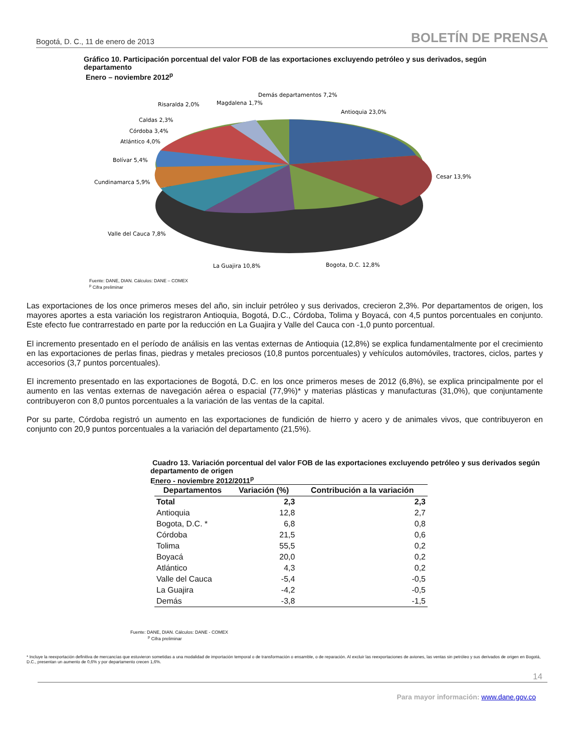Bogotá, D. C., 11 de enero de 2013 BOLETÍN DE PRENSA
Gráfico 10. Participación porcentual del valor FOB de las exportaciones excluyendo petróleo y sus derivados, según departamento
Enero – noviembre 2012<sup>p</sup>
Demás departamentos 7,2%
Antioquia 23,0%
Cesar 13,9%
Bogota, D.C. 12,8%
La Guajira 10,8%
Valle del Cauca 7,8%
Cundinamarca 5,9%
Bolívar 5,4%
Atlántico 4,0%
Córdoba 3,4%
Caldas 2,3%
Risaralda 2,0%
Magdalena 1,7%
Fuente: DANE, DIAN. Cálculos: DANE – COMEX
<sup>p</sup> Cifra preliminar
Las exportaciones de los once primeros meses del año, sin incluir petróleo y sus derivados, crecieron 2,3%. Por departamentos de origen, los mayores aportes a esta variación los registraron Antioquia, Bogotá, D.C., Córdoba, Tolima y Boyacá, con 4,5 puntos porcentuales en conjunto. Este efecto fue contrarrestado en parte por la reducción en La Guajira y Valle del Cauca con -1,0 punto porcentual.
El incremento presentado en el período de análisis en las ventas externas de Antioquia (12,8%) se explica fundamentalmente por el crecimiento en las exportaciones de perlas finas, piedras y metales preciosos (10,8 puntos porcentuales) y vehículos automóviles, tractores, ciclos, partes y accesorios (3,7 puntos porcentuales).
El incremento presentado en las exportaciones de Bogotá, D.C. en los once primeros meses de 2012 (6,8%), se explica principalmente por el aumento en las ventas externas de navegación aérea o espacial (77,9%)* y materias plásticas y manufacturas (31,0%), que conjuntamente contribuyeron con 8,0 puntos porcentuales a la variación de las ventas de la capital.
Por su parte, Córdoba registró un aumento en las exportaciones de fundición de hierro y acero y de animales vivos, que contribuyeron en conjunto con 20,9 puntos porcentuales a la variación del departamento (21,5%).
Cuadro 13. Variación porcentual del valor FOB de las exportaciones excluyendo petróleo y sus derivados según departamento de origen
Enero - noviembre 2012/2011<sup>p</sup>
| Departamentos | Variación (%) | Contribución a la variación |
| --- | --- | --- |
| Total | 2,3 | 2,3 |
| Antioquia | 12,8 | 2,7 |
| Bogota, D.C. * | 6,8 | 0,8 |
| Córdoba | 21,5 | 0,6 |
| Tolima | 55,5 | 0,2 |
| Boyacá | 20,0 | 0,2 |
| Atlántico | 4,3 | 0,2 |
| Valle del Cauca | -5,4 | -0,5 |
| La Guajira | -4,2 | -0,5 |
| Demás | -3,8 | -1,5 |
Fuente: DANE, DIAN. Cálculos: DANE - COMEX
<sup>p</sup> Cifra preliminar
* Incluye la reexportación definitiva de mercancías que estuvieron sometidas a una modalidad de importación temporal o de transformación o ensamble, o de reparación. Al excluir las reexportaciones de aviones, las ventas sin petróleo y sus derivados de origen en Bogotá, D.C., presentan un aumento de 0,6% y por departamento crecen 1,6%.
14
Para mayor información: www.dane.gov.co